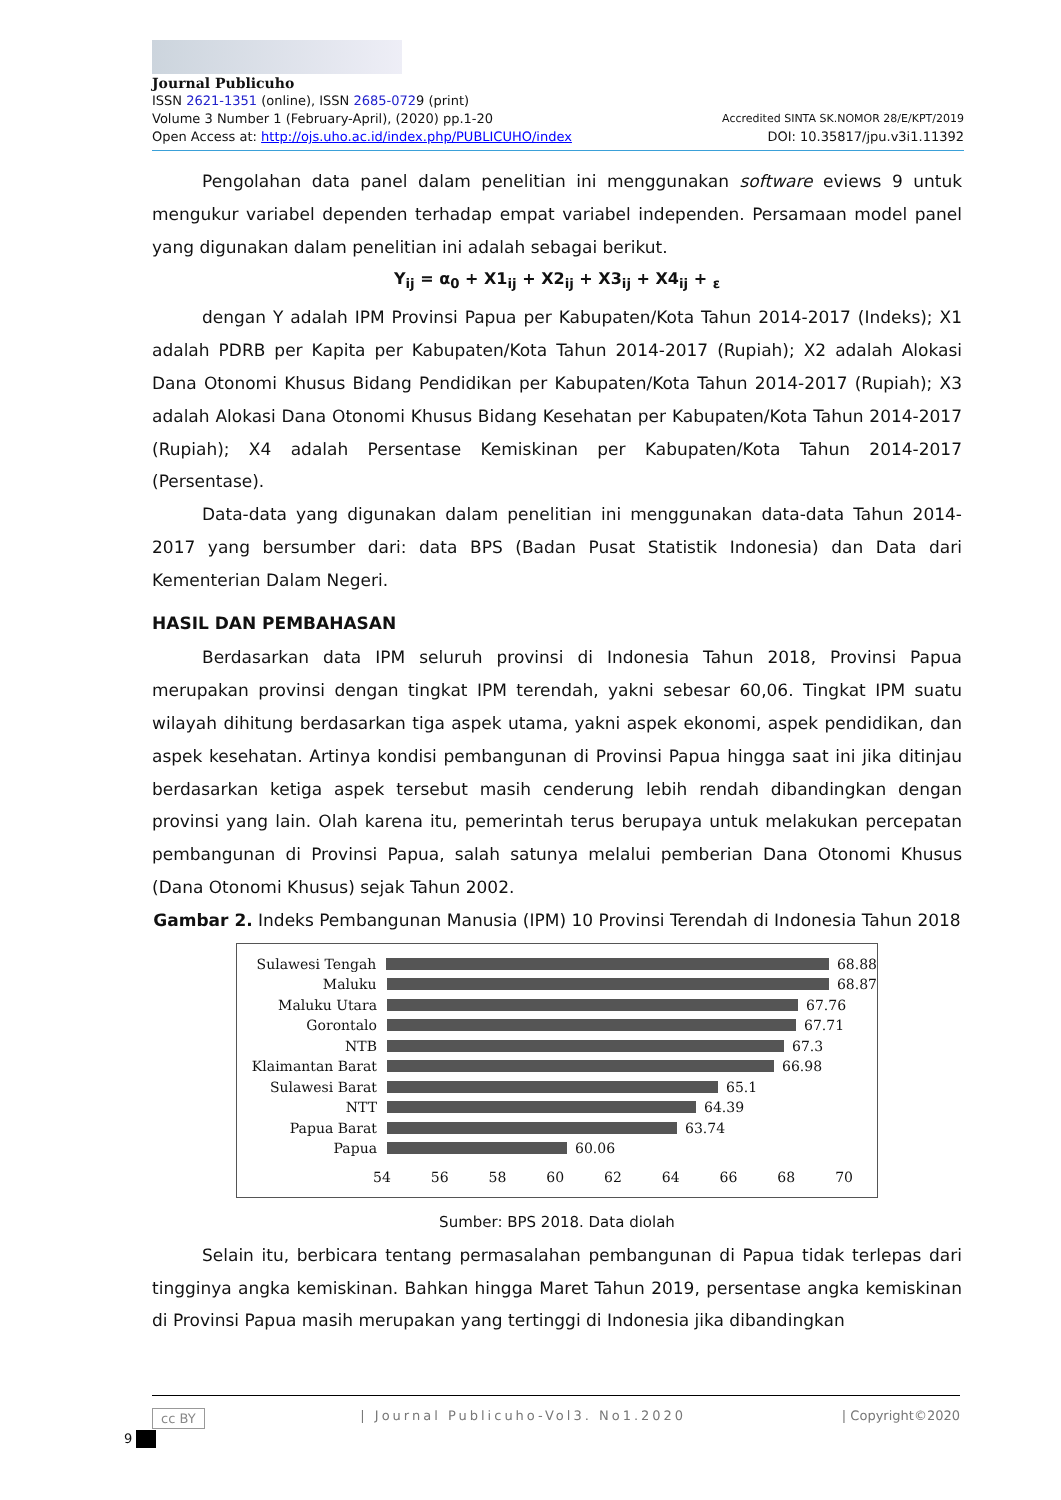Journal Publicuho
ISSN 2621-1351 (online), ISSN 2685-0729 (print)
Volume 3 Number 1 (February-April), (2020) pp.1-20 Accredited SINTA SK.NOMOR 28/E/KPT/2019
Open Access at: http://ojs.uho.ac.id/index.php/PUBLICUHO/index DOI: 10.35817/jpu.v3i1.11392
Pengolahan data panel dalam penelitian ini menggunakan software eviews 9 untuk mengukur variabel dependen terhadap empat variabel independen. Persamaan model panel yang digunakan dalam penelitian ini adalah sebagai berikut.
Y<sub>ij</sub> = α<sub>0</sub> + X1<sub>ij</sub> + X2<sub>ij</sub> + X3<sub>ij</sub> + X4<sub>ij</sub> + <sub>ε</sub>
dengan Y adalah IPM Provinsi Papua per Kabupaten/Kota Tahun 2014-2017 (Indeks); X1 adalah PDRB per Kapita per Kabupaten/Kota Tahun 2014-2017 (Rupiah); X2 adalah Alokasi Dana Otonomi Khusus Bidang Pendidikan per Kabupaten/Kota Tahun 2014-2017 (Rupiah); X3 adalah Alokasi Dana Otonomi Khusus Bidang Kesehatan per Kabupaten/Kota Tahun 2014-2017 (Rupiah); X4 adalah Persentase Kemiskinan per Kabupaten/Kota Tahun 2014-2017 (Persentase).
Data-data yang digunakan dalam penelitian ini menggunakan data-data Tahun 2014-2017 yang bersumber dari: data BPS (Badan Pusat Statistik Indonesia) dan Data dari Kementerian Dalam Negeri.
HASIL DAN PEMBAHASAN
Berdasarkan data IPM seluruh provinsi di Indonesia Tahun 2018, Provinsi Papua merupakan provinsi dengan tingkat IPM terendah, yakni sebesar 60,06. Tingkat IPM suatu wilayah dihitung berdasarkan tiga aspek utama, yakni aspek ekonomi, aspek pendidikan, dan aspek kesehatan. Artinya kondisi pembangunan di Provinsi Papua hingga saat ini jika ditinjau berdasarkan ketiga aspek tersebut masih cenderung lebih rendah dibandingkan dengan provinsi yang lain. Olah karena itu, pemerintah terus berupaya untuk melakukan percepatan pembangunan di Provinsi Papua, salah satunya melalui pemberian Dana Otonomi Khusus (Dana Otonomi Khusus) sejak Tahun 2002.
Gambar 2. Indeks Pembangunan Manusia (IPM) 10 Provinsi Terendah di Indonesia Tahun 2018
Sulawesi Tengah 68.88
Maluku 68.87
Maluku Utara 67.76
Gorontalo 67.71
NTB 67.3
Klaimantan Barat 66.98
Sulawesi Barat 65.1
NTT 64.39
Papua Barat 63.74
Papua 60.06
54 56 58 60 62 64 66 68 70
Sumber: BPS 2018. Data diolah
Selain itu, berbicara tentang permasalahan pembangunan di Papua tidak terlepas dari tingginya angka kemiskinan. Bahkan hingga Maret Tahun 2019, persentase angka kemiskinan di Provinsi Papua masih merupakan yang tertinggi di Indonesia jika dibandingkan
cc BY | Journal Publicuho-Vol3. No1.2020 | Copyright©2020
9